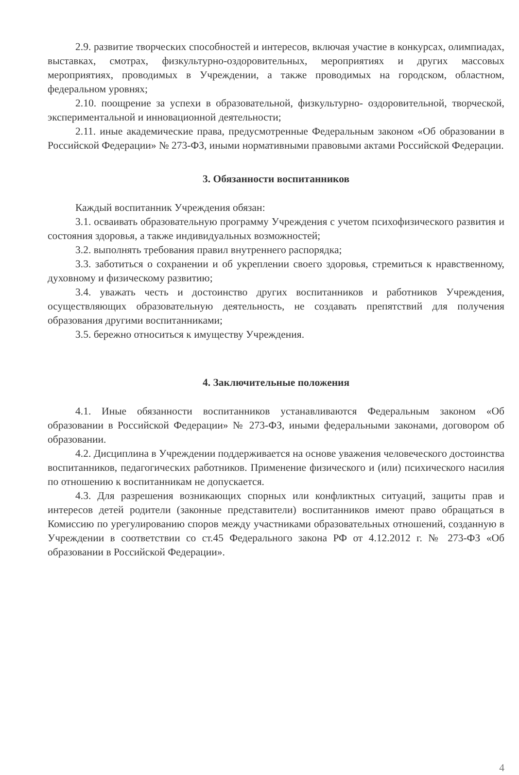2.9. развитие творческих способностей и интересов, включая участие в конкурсах, олимпиадах, выставках, смотрах, физкультурно-оздоровительных, мероприятиях и других массовых мероприятиях, проводимых в Учреждении, а также проводимых на городском, областном, федеральном уровнях;
2.10. поощрение за успехи в образовательной, физкультурно- оздоровительной, творческой, экспериментальной и инновационной деятельности;
2.11. иные академические права, предусмотренные Федеральным законом «Об образовании в Российской Федерации» № 273-ФЗ, иными нормативными правовыми актами Российской Федерации.
3. Обязанности воспитанников
Каждый воспитанник Учреждения обязан:
3.1. осваивать образовательную программу Учреждения с учетом психофизического развития и состояния здоровья, а также индивидуальных возможностей;
3.2. выполнять требования правил внутреннего распорядка;
3.3. заботиться о сохранении и об укреплении своего здоровья, стремиться к нравственному, духовному и физическому развитию;
3.4. уважать честь и достоинство других воспитанников и работников Учреждения, осуществляющих образовательную деятельность, не создавать препятствий для получения образования другими воспитанниками;
3.5. бережно относиться к имуществу Учреждения.
4. Заключительные положения
4.1. Иные обязанности воспитанников устанавливаются Федеральным законом «Об образовании в Российской Федерации» № 273-ФЗ, иными федеральными законами, договором об образовании.
4.2. Дисциплина в Учреждении поддерживается на основе уважения человеческого достоинства воспитанников, педагогических работников. Применение физического и (или) психического насилия по отношению к воспитанникам не допускается.
4.3. Для разрешения возникающих спорных или конфликтных ситуаций, защиты прав и интересов детей родители (законные представители) воспитанников имеют право обращаться в Комиссию по урегулированию споров между участниками образовательных отношений, созданную в Учреждении в соответствии со ст.45 Федерального закона РФ от 4.12.2012 г. № 273-ФЗ «Об образовании в Российской Федерации».
4